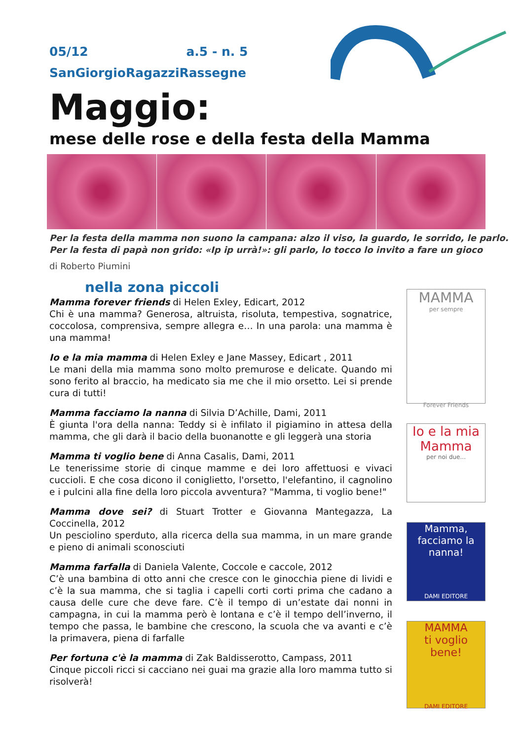05/12 a.5 - n. 5
SanGiorgioRagazziRassegne
Maggio:
mese delle rose e della festa della Mamma
Per la festa della mamma non suono la campana: alzo il viso, la guardo, le sorrido, le parlo.
Per la festa di papà non grido: «Ip ip urrà!»: gli parlo, lo tocco lo invito a fare un gioco
di Roberto Piumini
nella zona piccoli
Mamma forever friends di Helen Exley, Edicart, 2012
Chi è una mamma? Generosa, altruista, risoluta, tempestiva, sognatrice, coccolosa, comprensiva, sempre allegra e… In una parola: una mamma è una mamma!
Io e la mia mamma di Helen Exley e Jane Massey, Edicart , 2011
Le mani della mia mamma sono molto premurose e delicate. Quando mi sono ferito al braccio, ha medicato sia me che il mio orsetto. Lei si prende cura di tutti!
Mamma facciamo la nanna di Silvia D’Achille, Dami, 2011
È giunta l'ora della nanna: Teddy si è infilato il pigiamino in attesa della mamma, che gli darà il bacio della buonanotte e gli leggerà una storia
Mamma ti voglio bene di Anna Casalis, Dami, 2011
Le tenerissime storie di cinque mamme e dei loro affettuosi e vivaci cuccioli. E che cosa dicono il coniglietto, l'orsetto, l'elefantino, il cagnolino e i pulcini alla fine della loro piccola avventura? "Mamma, ti voglio bene!"
Mamma dove sei? di Stuart Trotter e Giovanna Mantegazza, La Coccinella, 2012
Un pesciolino sperduto, alla ricerca della sua mamma, in un mare grande e pieno di animali sconosciuti
Mamma farfalla di Daniela Valente, Coccole e caccole, 2012
C’è una bambina di otto anni che cresce con le ginocchia piene di lividi e c’è la sua mamma, che si taglia i capelli corti corti prima che cadano a causa delle cure che deve fare. C’è il tempo di un’estate dai nonni in campagna, in cui la mamma però è lontana e c’è il tempo dell’inverno, il tempo che passa, le bambine che crescono, la scuola che va avanti e c’è la primavera, piena di farfalle
Per fortuna c'è la mamma di Zak Baldisserotto, Campass, 2011
Cinque piccoli ricci si cacciano nei guai ma grazie alla loro mamma tutto si risolverà!
MAMMA
per sempre
Forever Friends
Io e la mia
Mamma
per noi due...
Mamma,
facciamo la nanna!
DAMI EDITORE
MAMMA
ti voglio bene!
DAMI EDITORE